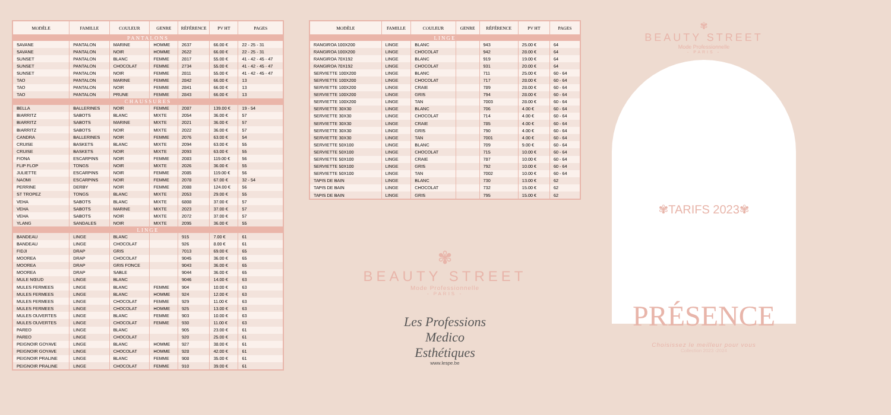| MODÈLE | FAMILLE | COULEUR | GENRE | RÉFÉRENCE | PV HT | PAGES |
| --- | --- | --- | --- | --- | --- | --- |
| PANTALONS | | | | | | |
| SAVANE | PANTALON | MARINE | HOMME | 2637 | 66.00 € | 22 - 25 - 31 |
| SAVANE | PANTALON | NOIR | HOMME | 2622 | 66.00 € | 22 - 25 - 31 |
| SUNSET | PANTALON | BLANC | FEMME | 2817 | 55.00 € | 41 - 42 - 45 - 47 |
| SUNSET | PANTALON | CHOCOLAT | FEMME | 2734 | 55.00 € | 41 - 42 - 45 - 47 |
| SUNSET | PANTALON | NOIR | FEMME | 2811 | 55.00 € | 41 - 42 - 45 - 47 |
| TAO | PANTALON | MARINE | FEMME | 2842 | 66.00 € | 13 |
| TAO | PANTALON | NOIR | FEMME | 2841 | 66.00 € | 13 |
| TAO | PANTALON | PRUNE | FEMME | 2843 | 66.00 € | 13 |
| CHAUSSURES | | | | | | |
| BELLA | BALLERINES | NOIR | FEMME | 2087 | 139.00 € | 19 - 54 |
| BIARRITZ | SABOTS | BLANC | MIXTE | 2054 | 36.00 € | 57 |
| BIARRITZ | SABOTS | MARINE | MIXTE | 2021 | 36.00 € | 57 |
| BIARRITZ | SABOTS | NOIR | MIXTE | 2022 | 36.00 € | 57 |
| CANDRA | BALLERINES | NOIR | FEMME | 2076 | 63.00 € | 54 |
| CRUISE | BASKETS | BLANC | MIXTE | 2094 | 63.00 € | 55 |
| CRUISE | BASKETS | NOIR | MIXTE | 2093 | 63.00 € | 55 |
| FIONA | ESCARPINS | NOIR | FEMME | 2083 | 119.00 € | 56 |
| FLIP FLOP | TONGS | NOIR | MIXTE | 2026 | 36.00 € | 55 |
| JULIETTE | ESCARPINS | NOIR | FEMME | 2085 | 119.00 € | 56 |
| NAOMI | ESCARPINS | NOIR | FEMME | 2078 | 67.00 € | 32 - 54 |
| PERRINE | DERBY | NOIR | FEMME | 2088 | 124.00 € | 56 |
| ST TROPEZ | TONGS | BLANC | MIXTE | 2053 | 29.00 € | 55 |
| VEHA | SABOTS | BLANC | MIXTE | 6808 | 37.00 € | 57 |
| VEHA | SABOTS | MARINE | MIXTE | 2023 | 37.00 € | 57 |
| VEHA | SABOTS | NOIR | MIXTE | 2072 | 37.00 € | 57 |
| YLANG | SANDALES | NOIR | MIXTE | 2095 | 36.00 € | 55 |
| LINGE | | | | | | |
| BANDEAU | LINGE | BLANC | | 915 | 7.00 € | 61 |
| BANDEAU | LINGE | CHOCOLAT | | 926 | 8.00 € | 61 |
| FIDJI | DRAP | GRIS | | 7013 | 69.00 € | 65 |
| MOOREA | DRAP | CHOCOLAT | | 9045 | 36.00 € | 65 |
| MOOREA | DRAP | GRIS FONCE | | 9043 | 36.00 € | 65 |
| MOOREA | DRAP | SABLE | | 9044 | 36.00 € | 65 |
| MULE NŒUD | LINGE | BLANC | | 9046 | 14.00 € | 63 |
| MULES FERMEES | LINGE | BLANC | FEMME | 904 | 10.00 € | 63 |
| MULES FERMEES | LINGE | BLANC | HOMME | 924 | 12.00 € | 63 |
| MULES FERMEES | LINGE | CHOCOLAT | FEMME | 929 | 11.00 € | 63 |
| MULES FERMEES | LINGE | CHOCOLAT | HOMME | 925 | 13.00 € | 63 |
| MULES OUVERTES | LINGE | BLANC | FEMME | 903 | 10.00 € | 63 |
| MULES OUVERTES | LINGE | CHOCOLAT | FEMME | 930 | 11.00 € | 63 |
| PAREO | LINGE | BLANC | | 905 | 23.00 € | 61 |
| PAREO | LINGE | CHOCOLAT | | 920 | 25.00 € | 61 |
| PEIGNOIR GOYAVE | LINGE | BLANC | HOMME | 927 | 38.00 € | 61 |
| PEIGNOIR GOYAVE | LINGE | CHOCOLAT | HOMME | 928 | 42.00 € | 61 |
| PEIGNOIR PRALINE | LINGE | BLANC | FEMME | 908 | 35.00 € | 61 |
| PEIGNOIR PRALINE | LINGE | CHOCOLAT | FEMME | 910 | 39.00 € | 61 |
| MODÈLE | FAMILLE | COULEUR | GENRE | RÉFÉRENCE | PV HT | PAGES |
| --- | --- | --- | --- | --- | --- | --- |
| LINGE | | | | | | |
| RANGIROA 100X200 | LINGE | BLANC | | 943 | 25.00 € | 64 |
| RANGIROA 100X200 | LINGE | CHOCOLAT | | 942 | 28.00 € | 64 |
| RANGIROA 70X192 | LINGE | BLANC | | 919 | 19.00 € | 64 |
| RANGIROA 70X192 | LINGE | CHOCOLAT | | 931 | 20.00 € | 64 |
| SERVIETTE 100X200 | LINGE | BLANC | | 711 | 25.00 € | 60 - 64 |
| SERVIETTE 100X200 | LINGE | CHOCOLAT | | 717 | 28.00 € | 60 - 64 |
| SERVIETTE 100X200 | LINGE | CRAIE | | 789 | 28.00 € | 60 - 64 |
| SERVIETTE 100X200 | LINGE | GRIS | | 794 | 28.00 € | 60 - 64 |
| SERVIETTE 100X200 | LINGE | TAN | | 7003 | 28.00 € | 60 - 64 |
| SERVIETTE 30X30 | LINGE | BLANC | | 706 | 4.00 € | 60 - 64 |
| SERVIETTE 30X30 | LINGE | CHOCOLAT | | 714 | 4.00 € | 60 - 64 |
| SERVIETTE 30X30 | LINGE | CRAIE | | 785 | 4.00 € | 60 - 64 |
| SERVIETTE 30X30 | LINGE | GRIS | | 790 | 4.00 € | 60 - 64 |
| SERVIETTE 30X30 | LINGE | TAN | | 7001 | 4.00 € | 60 - 64 |
| SERVIETTE 50X100 | LINGE | BLANC | | 709 | 9.00 € | 60 - 64 |
| SERVIETTE 50X100 | LINGE | CHOCOLAT | | 715 | 10.00 € | 60 - 64 |
| SERVIETTE 50X100 | LINGE | CRAIE | | 787 | 10.00 € | 60 - 64 |
| SERVIETTE 50X100 | LINGE | GRIS | | 792 | 10.00 € | 60 - 64 |
| SERVIETTE 50X100 | LINGE | TAN | | 7002 | 10.00 € | 60 - 64 |
| TAPIS DE BAIN | LINGE | BLANC | | 730 | 13.00 € | 62 |
| TAPIS DE BAIN | LINGE | CHOCOLAT | | 732 | 15.00 € | 62 |
| TAPIS DE BAIN | LINGE | GRIS | | 795 | 15.00 € | 62 |
✾
BEAUTY STREET
Mode Professionnelle
- PARIS -
Les Professions
Medico
Esthétiques
www.lespe.be
✾
BEAUTY STREET
Mode Professionnelle
- PARIS -
✾TARIFS 2023✾
PRÉSENCE
Choisissez le meilleur pour vous
Collection 2023 -2024